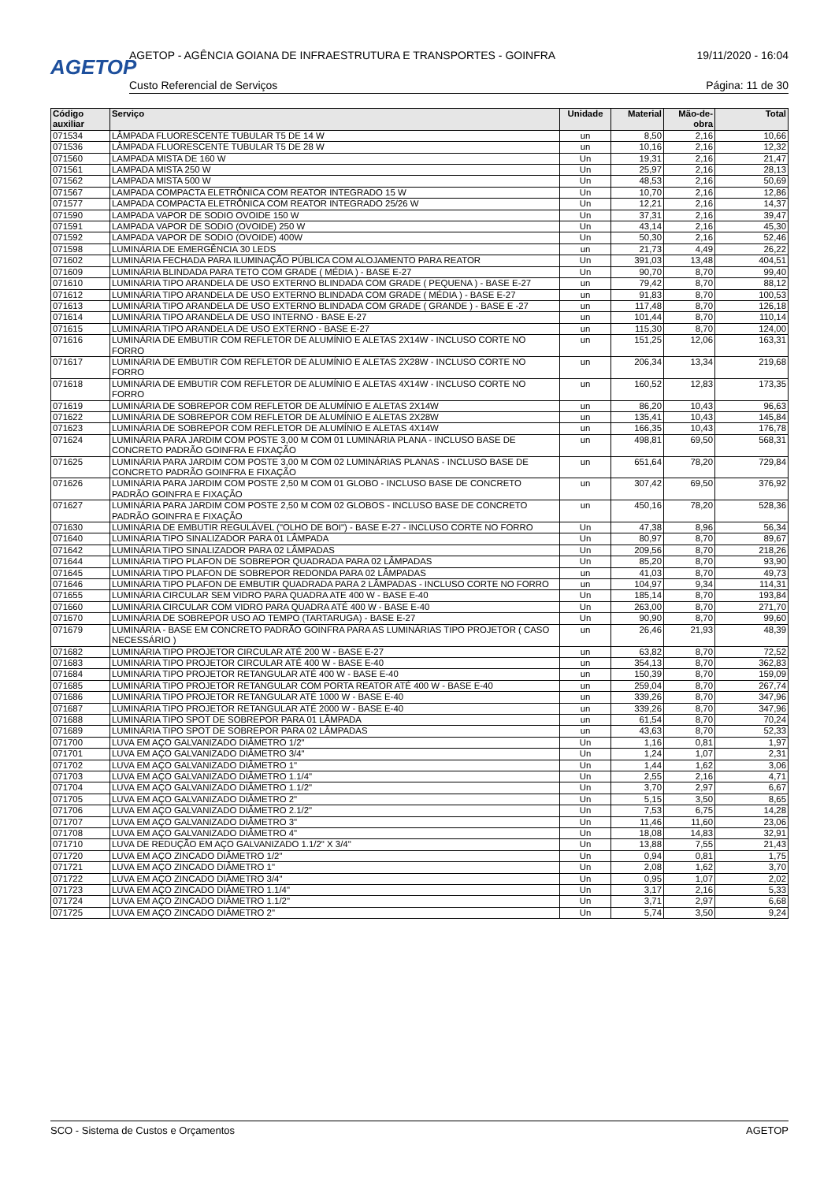AGETOP
AGETOP - AGÊNCIA GOIANA DE INFRAESTRUTURA E TRANSPORTES - GOINFRA 19/11/2020 - 16:04
Custo Referencial de Serviços Página: 11 de 30
| Código auxiliar | Serviço | Unidade | Material | Mão-de-obra | Total |
| --- | --- | --- | --- | --- | --- |
| 071534 | LÂMPADA FLUORESCENTE TUBULAR T5 DE 14 W | un | 8,50 | 2,16 | 10,66 |
| 071536 | LÂMPADA FLUORESCENTE TUBULAR T5 DE 28 W | un | 10,16 | 2,16 | 12,32 |
| 071560 | LAMPADA MISTA DE 160 W | Un | 19,31 | 2,16 | 21,47 |
| 071561 | LAMPADA MISTA 250 W | Un | 25,97 | 2,16 | 28,13 |
| 071562 | LAMPADA MISTA 500 W | Un | 48,53 | 2,16 | 50,69 |
| 071567 | LAMPADA COMPACTA ELETRÔNICA COM REATOR INTEGRADO 15 W | Un | 10,70 | 2,16 | 12,86 |
| 071577 | LAMPADA COMPACTA ELETRÔNICA COM REATOR INTEGRADO 25/26 W | Un | 12,21 | 2,16 | 14,37 |
| 071590 | LAMPADA VAPOR DE SODIO OVOIDE 150 W | Un | 37,31 | 2,16 | 39,47 |
| 071591 | LAMPADA VAPOR DE SODIO (OVOIDE) 250 W | Un | 43,14 | 2,16 | 45,30 |
| 071592 | LAMPADA VAPOR DE SODIO (OVOIDE) 400W | Un | 50,30 | 2,16 | 52,46 |
| 071598 | LUMINÁRIA DE EMERGÊNCIA 30 LEDS | un | 21,73 | 4,49 | 26,22 |
| 071602 | LUMINÁRIA FECHADA PARA ILUMINAÇÃO PÚBLICA COM ALOJAMENTO PARA REATOR | Un | 391,03 | 13,48 | 404,51 |
| 071609 | LUMINÁRIA BLINDADA PARA TETO COM GRADE ( MÉDIA ) - BASE E-27 | Un | 90,70 | 8,70 | 99,40 |
| 071610 | LUMINÁRIA TIPO ARANDELA DE USO EXTERNO BLINDADA COM GRADE ( PEQUENA ) - BASE E-27 | un | 79,42 | 8,70 | 88,12 |
| 071612 | LUMINÁRIA TIPO ARANDELA DE USO EXTERNO BLINDADA COM GRADE ( MÉDIA ) - BASE E-27 | un | 91,83 | 8,70 | 100,53 |
| 071613 | LUMINÁRIA TIPO ARANDELA DE USO EXTERNO BLINDADA COM GRADE ( GRANDE ) - BASE E -27 | un | 117,48 | 8,70 | 126,18 |
| 071614 | LUMINÁRIA TIPO ARANDELA DE USO INTERNO - BASE E-27 | un | 101,44 | 8,70 | 110,14 |
| 071615 | LUMINÁRIA TIPO ARANDELA DE USO EXTERNO - BASE E-27 | un | 115,30 | 8,70 | 124,00 |
| 071616 | LUMINÁRIA DE EMBUTIR COM REFLETOR DE ALUMÍNIO E ALETAS 2X14W - INCLUSO CORTE NO FORRO | un | 151,25 | 12,06 | 163,31 |
| 071617 | LUMINÁRIA DE EMBUTIR COM REFLETOR DE ALUMÍNIO E ALETAS 2X28W - INCLUSO CORTE NO FORRO | un | 206,34 | 13,34 | 219,68 |
| 071618 | LUMINÁRIA DE EMBUTIR COM REFLETOR DE ALUMÍNIO E ALETAS 4X14W - INCLUSO CORTE NO FORRO | un | 160,52 | 12,83 | 173,35 |
| 071619 | LUMINÁRIA DE SOBREPOR COM REFLETOR DE ALUMÍNIO E ALETAS 2X14W | un | 86,20 | 10,43 | 96,63 |
| 071622 | LUMINÁRIA DE SOBREPOR COM REFLETOR DE ALUMÍNIO E ALETAS 2X28W | un | 135,41 | 10,43 | 145,84 |
| 071623 | LUMINÁRIA DE SOBREPOR COM REFLETOR DE ALUMÍNIO E ALETAS 4X14W | un | 166,35 | 10,43 | 176,78 |
| 071624 | LUMINÁRIA PARA JARDIM COM POSTE 3,00 M COM 01 LUMINÁRIA PLANA - INCLUSO BASE DE CONCRETO PADRÃO GOINFRA E FIXAÇÃO | un | 498,81 | 69,50 | 568,31 |
| 071625 | LUMINÁRIA PARA JARDIM COM POSTE 3,00 M COM 02 LUMINÁRIAS PLANAS - INCLUSO BASE DE CONCRETO PADRÃO GOINFRA E FIXAÇÃO | un | 651,64 | 78,20 | 729,84 |
| 071626 | LUMINÁRIA PARA JARDIM COM POSTE 2,50 M COM 01 GLOBO - INCLUSO BASE DE CONCRETO PADRÃO GOINFRA E FIXAÇÃO | un | 307,42 | 69,50 | 376,92 |
| 071627 | LUMINÁRIA PARA JARDIM COM POSTE 2,50 M COM 02 GLOBOS - INCLUSO BASE DE CONCRETO PADRÃO GOINFRA E FIXAÇÃO | un | 450,16 | 78,20 | 528,36 |
| 071630 | LUMINÁRIA DE EMBUTIR REGULÁVEL ("OLHO DE BOI") - BASE E-27 - INCLUSO CORTE NO FORRO | Un | 47,38 | 8,96 | 56,34 |
| 071640 | LUMINÁRIA TIPO SINALIZADOR PARA 01 LÂMPADA | Un | 80,97 | 8,70 | 89,67 |
| 071642 | LUMINÁRIA TIPO SINALIZADOR PARA 02 LÂMPADAS | Un | 209,56 | 8,70 | 218,26 |
| 071644 | LUMINÁRIA TIPO PLAFON DE SOBREPOR QUADRADA PARA 02 LÂMPADAS | Un | 85,20 | 8,70 | 93,90 |
| 071645 | LUMINÁRIA TIPO PLAFON DE SOBREPOR REDONDA PARA 02 LÂMPADAS | un | 41,03 | 8,70 | 49,73 |
| 071646 | LUMINÁRIA TIPO PLAFON DE EMBUTIR QUADRADA PARA 2 LÂMPADAS - INCLUSO CORTE NO FORRO | un | 104,97 | 9,34 | 114,31 |
| 071655 | LUMINÁRIA CIRCULAR SEM VIDRO PARA QUADRA ATE 400 W - BASE E-40 | Un | 185,14 | 8,70 | 193,84 |
| 071660 | LUMINÁRIA CIRCULAR COM VIDRO PARA QUADRA ATÉ 400 W - BASE E-40 | Un | 263,00 | 8,70 | 271,70 |
| 071670 | LUMINÁRIA DE SOBREPOR USO AO TEMPO (TARTARUGA) - BASE E-27 | Un | 90,90 | 8,70 | 99,60 |
| 071679 | LUMINÁRIA - BASE EM CONCRETO PADRÃO GOINFRA PARA AS LUMINÁRIAS TIPO PROJETOR ( CASO NECESSÁRIO ) | un | 26,46 | 21,93 | 48,39 |
| 071682 | LUMINÁRIA TIPO PROJETOR CIRCULAR ATÉ 200 W - BASE E-27 | un | 63,82 | 8,70 | 72,52 |
| 071683 | LUMINÁRIA TIPO PROJETOR CIRCULAR ATÉ 400 W - BASE E-40 | un | 354,13 | 8,70 | 362,83 |
| 071684 | LUMINÁRIA TIPO PROJETOR RETANGULAR ATÉ 400 W - BASE E-40 | un | 150,39 | 8,70 | 159,09 |
| 071685 | LUMINÁRIA TIPO PROJETOR RETANGULAR COM PORTA REATOR ATÉ 400 W - BASE E-40 | un | 259,04 | 8,70 | 267,74 |
| 071686 | LUMINÁRIA TIPO PROJETOR RETANGULAR ATÉ 1000 W - BASE E-40 | un | 339,26 | 8,70 | 347,96 |
| 071687 | LUMINÁRIA TIPO PROJETOR RETANGULAR ATÉ 2000 W - BASE E-40 | un | 339,26 | 8,70 | 347,96 |
| 071688 | LUMINÁRIA TIPO SPOT DE SOBREPOR PARA 01 LÂMPADA | un | 61,54 | 8,70 | 70,24 |
| 071689 | LUMINÁRIA TIPO SPOT DE SOBREPOR PARA 02 LÂMPADAS | un | 43,63 | 8,70 | 52,33 |
| 071700 | LUVA EM AÇO GALVANIZADO DIÂMETRO 1/2" | Un | 1,16 | 0,81 | 1,97 |
| 071701 | LUVA EM AÇO GALVANIZADO DIÂMETRO 3/4" | Un | 1,24 | 1,07 | 2,31 |
| 071702 | LUVA EM AÇO GALVANIZADO DIÂMETRO 1" | Un | 1,44 | 1,62 | 3,06 |
| 071703 | LUVA EM AÇO GALVANIZADO DIÂMETRO 1.1/4" | Un | 2,55 | 2,16 | 4,71 |
| 071704 | LUVA EM AÇO GALVANIZADO DIÂMETRO 1.1/2" | Un | 3,70 | 2,97 | 6,67 |
| 071705 | LUVA EM AÇO GALVANIZADO DIÂMETRO 2" | Un | 5,15 | 3,50 | 8,65 |
| 071706 | LUVA EM AÇO GALVANIZADO DIÂMETRO 2.1/2" | Un | 7,53 | 6,75 | 14,28 |
| 071707 | LUVA EM AÇO GALVANIZADO DIÂMETRO 3" | Un | 11,46 | 11,60 | 23,06 |
| 071708 | LUVA EM AÇO GALVANIZADO DIÂMETRO 4" | Un | 18,08 | 14,83 | 32,91 |
| 071710 | LUVA DE REDUÇÃO EM AÇO GALVANIZADO 1.1/2" X 3/4" | Un | 13,88 | 7,55 | 21,43 |
| 071720 | LUVA EM AÇO ZINCADO DIÂMETRO 1/2" | Un | 0,94 | 0,81 | 1,75 |
| 071721 | LUVA EM AÇO ZINCADO DIÂMETRO 1" | Un | 2,08 | 1,62 | 3,70 |
| 071722 | LUVA EM AÇO ZINCADO DIÂMETRO 3/4" | Un | 0,95 | 1,07 | 2,02 |
| 071723 | LUVA EM AÇO ZINCADO DIÂMETRO 1.1/4" | Un | 3,17 | 2,16 | 5,33 |
| 071724 | LUVA EM AÇO ZINCADO DIÂMETRO 1.1/2" | Un | 3,71 | 2,97 | 6,68 |
| 071725 | LUVA EM AÇO ZINCADO DIÂMETRO 2" | Un | 5,74 | 3,50 | 9,24 |
SCO - Sistema de Custos e Orçamentos AGETOP